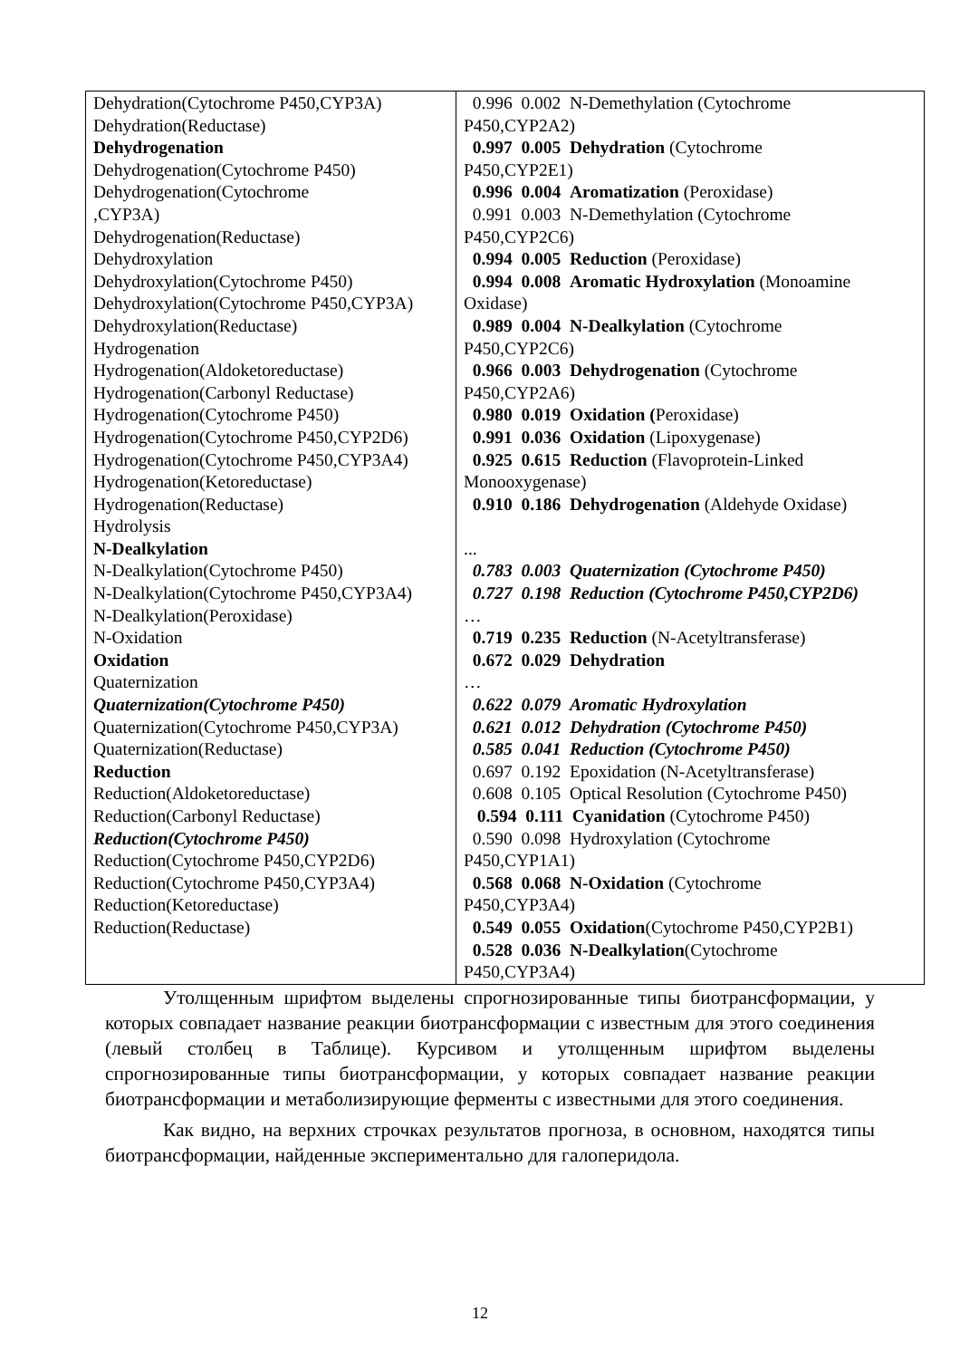| Dehydration(Cytochrome P450,CYP3A) Dehydration(Reductase) Dehydrogenation Dehydrogenation(Cytochrome P450) Dehydrogenation(Cytochrome ,CYP3A) Dehydrogenation(Reductase) Dehydroxylation Dehydroxylation(Cytochrome P450) Dehydroxylation(Cytochrome P450,CYP3A) Dehydroxylation(Reductase) Hydrogenation Hydrogenation(Aldoketoreductase) Hydrogenation(Carbonyl Reductase) Hydrogenation(Cytochrome P450) Hydrogenation(Cytochrome P450,CYP2D6) Hydrogenation(Cytochrome P450,CYP3A4) Hydrogenation(Ketoreductase) Hydrogenation(Reductase) Hydrolysis N-Dealkylation N-Dealkylation(Cytochrome P450) N-Dealkylation(Cytochrome P450,CYP3A4) N-Dealkylation(Peroxidase) N-Oxidation Oxidation Quaternization Quaternization(Cytochrome P450) Quaternization(Cytochrome P450,CYP3A) Quaternization(Reductase) Reduction Reduction(Aldoketoreductase) Reduction(Carbonyl Reductase) Reduction(Cytochrome P450) Reduction(Cytochrome P450,CYP2D6) Reduction(Cytochrome P450,CYP3A4) Reduction(Ketoreductase) Reduction(Reductase) | 0.996 0.002 N-Demethylation (Cytochrome P450,CYP2A2) 0.997 0.005 Dehydration (Cytochrome P450,CYP2E1) 0.996 0.004 Aromatization (Peroxidase) 0.991 0.003 N-Demethylation (Cytochrome P450,CYP2C6) 0.994 0.005 Reduction (Peroxidase) 0.994 0.008 Aromatic Hydroxylation (Monoamine Oxidase) 0.989 0.004 N-Dealkylation (Cytochrome P450,CYP2C6) 0.966 0.003 Dehydrogenation (Cytochrome P450,CYP2A6) 0.980 0.019 Oxidation ( Peroxidase) 0.991 0.036 Oxidation (Lipoxygenase) 0.925 0.615 Reduction (Flavoprotein-Linked Monooxygenase) 0.910 0.186 Dehydrogenation (Aldehyde Oxidase) ... 0.783 0.003 Quaternization (Cytochrome P450) 0.727 0.198 Reduction (Cytochrome P450,CYP2D6) … 0.719 0.235 Reduction (N-Acetyltransferase) 0.672 0.029 Dehydration … 0.622 0.079 Aromatic Hydroxylation 0.621 0.012 Dehydration (Cytochrome P450) 0.585 0.041 Reduction (Cytochrome P450) 0.697 0.192 Epoxidation (N-Acetyltransferase) 0.608 0.105 Optical Resolution (Cytochrome P450) 0.594 0.111 Cyanidation (Cytochrome P450) 0.590 0.098 Hydroxylation (Cytochrome P450,CYP1A1) 0.568 0.068 N-Oxidation (Cytochrome P450,CYP3A4) 0.549 0.055 Oxidation (Cytochrome P450,CYP2B1) 0.528 0.036 N-Dealkylation (Cytochrome P450,CYP3A4) |
Утолщенным шрифтом выделены спрогнозированные типы биотрансформации, у которых совпадает название реакции биотрансформации с известным для этого соединения (левый столбец в Таблице). Курсивом и утолщенным шрифтом выделены спрогнозированные типы биотрансформации, у которых совпадает название реакции биотрансформации и метаболизирующие ферменты с известными для этого соединения.
Как видно, на верхних строчках результатов прогноза, в основном, находятся типы биотрансформации, найденные экспериментально для галоперидола.
12